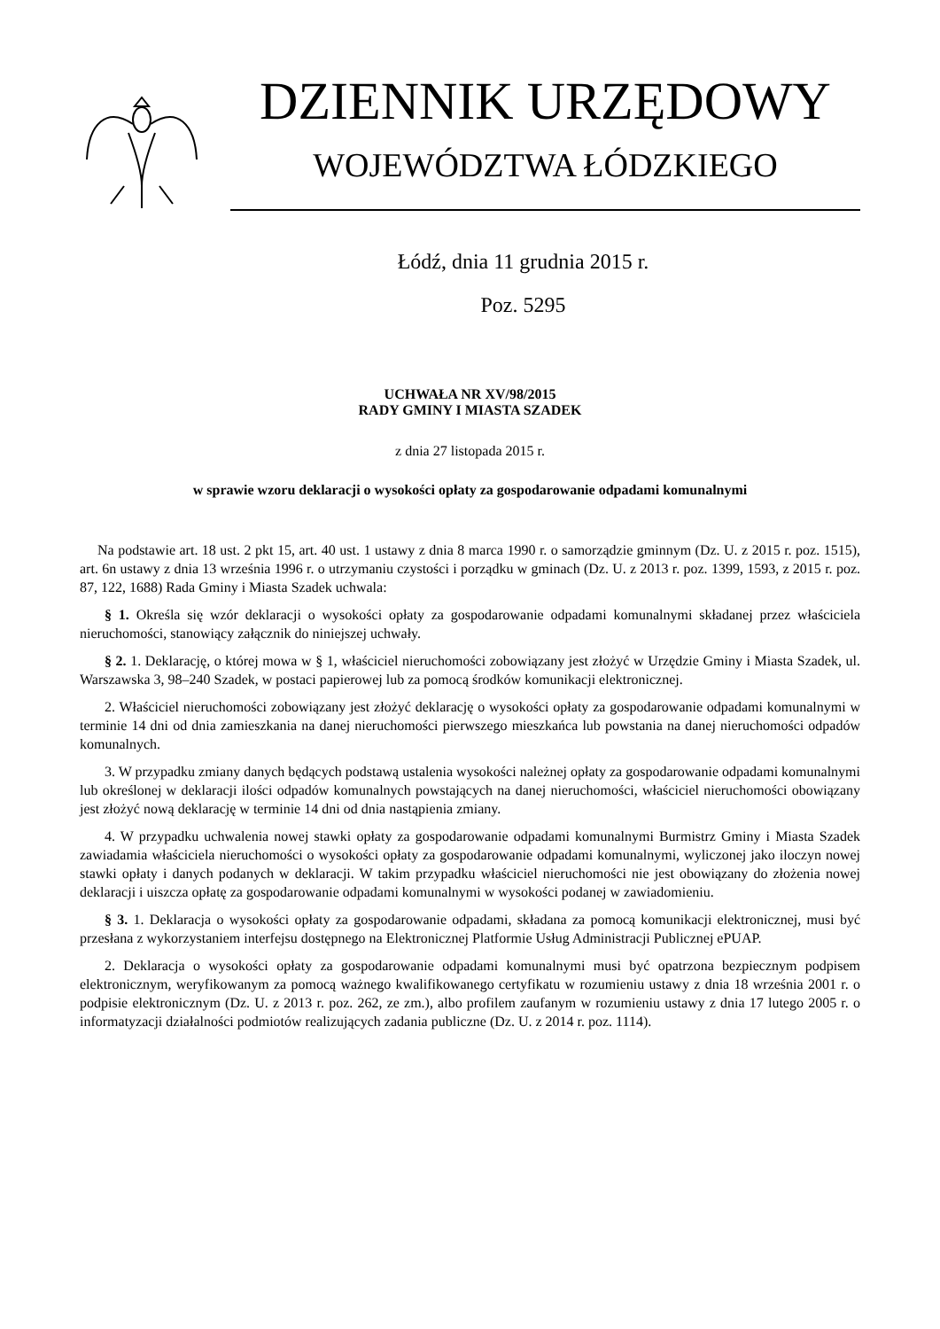DZIENNIK URZĘDOWY
WOJEWÓDZTWA ŁÓDZKIEGO
Łódź, dnia 11 grudnia 2015 r.
Poz. 5295
UCHWAŁA NR XV/98/2015
RADY GMINY I MIASTA SZADEK
z dnia 27 listopada 2015 r.
w sprawie wzoru deklaracji o wysokości opłaty za gospodarowanie odpadami komunalnymi
Na podstawie art. 18 ust. 2 pkt 15, art. 40 ust. 1 ustawy z dnia 8 marca 1990 r. o samorządzie gminnym (Dz. U. z 2015 r. poz. 1515), art. 6n ustawy z dnia 13 września 1996 r. o utrzymaniu czystości i porządku w gminach (Dz. U. z 2013 r. poz. 1399, 1593, z 2015 r. poz. 87, 122, 1688) Rada Gminy i Miasta Szadek uchwala:
§ 1. Określa się wzór deklaracji o wysokości opłaty za gospodarowanie odpadami komunalnymi składanej przez właściciela nieruchomości, stanowiący załącznik do niniejszej uchwały.
§ 2. 1. Deklarację, o której mowa w § 1, właściciel nieruchomości zobowiązany jest złożyć w Urzędzie Gminy i Miasta Szadek, ul. Warszawska 3, 98–240 Szadek, w postaci papierowej lub za pomocą środków komunikacji elektronicznej.
2. Właściciel nieruchomości zobowiązany jest złożyć deklarację o wysokości opłaty za gospodarowanie odpadami komunalnymi w terminie 14 dni od dnia zamieszkania na danej nieruchomości pierwszego mieszkańca lub powstania na danej nieruchomości odpadów komunalnych.
3. W przypadku zmiany danych będących podstawą ustalenia wysokości należnej opłaty za gospodarowanie odpadami komunalnymi lub określonej w deklaracji ilości odpadów komunalnych powstających na danej nieruchomości, właściciel nieruchomości obowiązany jest złożyć nową deklarację w terminie 14 dni od dnia nastąpienia zmiany.
4. W przypadku uchwalenia nowej stawki opłaty za gospodarowanie odpadami komunalnymi Burmistrz Gminy i Miasta Szadek zawiadamia właściciela nieruchomości o wysokości opłaty za gospodarowanie odpadami komunalnymi, wyliczonej jako iloczyn nowej stawki opłaty i danych podanych w deklaracji. W takim przypadku właściciel nieruchomości nie jest obowiązany do złożenia nowej deklaracji i uiszcza opłatę za gospodarowanie odpadami komunalnymi w wysokości podanej w zawiadomieniu.
§ 3. 1. Deklaracja o wysokości opłaty za gospodarowanie odpadami, składana za pomocą komunikacji elektronicznej, musi być przesłana z wykorzystaniem interfejsu dostępnego na Elektronicznej Platformie Usług Administracji Publicznej ePUAP.
2. Deklaracja o wysokości opłaty za gospodarowanie odpadami komunalnymi musi być opatrzona bezpiecznym podpisem elektronicznym, weryfikowanym za pomocą ważnego kwalifikowanego certyfikatu w rozumieniu ustawy z dnia 18 września 2001 r. o podpisie elektronicznym (Dz. U. z 2013 r. poz. 262, ze zm.), albo profilem zaufanym w rozumieniu ustawy z dnia 17 lutego 2005 r. o informatyzacji działalności podmiotów realizujących zadania publiczne (Dz. U. z 2014 r. poz. 1114).